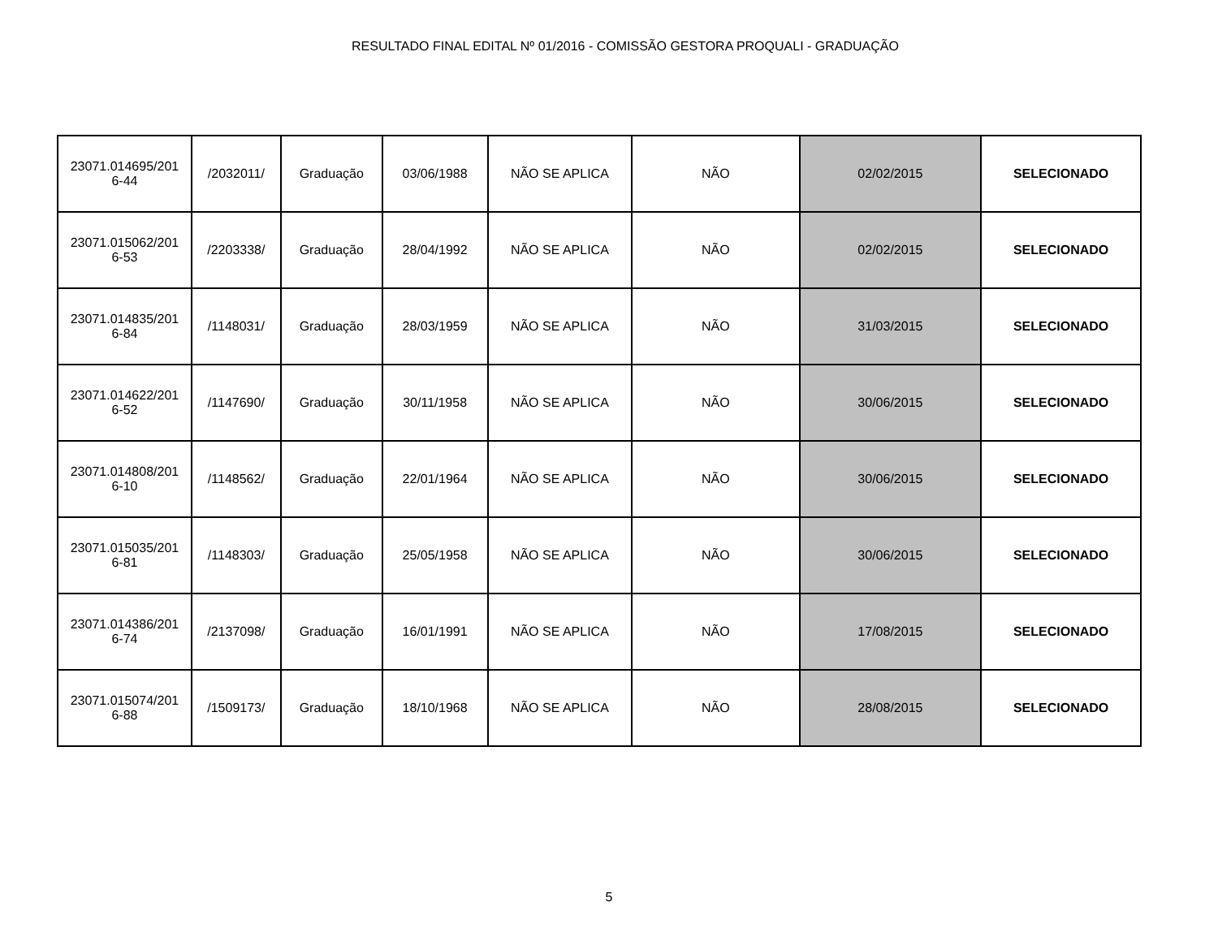RESULTADO FINAL EDITAL Nº 01/2016 - COMISSÃO GESTORA PROQUALI - GRADUAÇÃO
| 23071.014695/201 6-44 | /2032011/ | Graduação | 03/06/1988 | NÃO SE APLICA | NÃO | 02/02/2015 | SELECIONADO |
| 23071.015062/201 6-53 | /2203338/ | Graduação | 28/04/1992 | NÃO SE APLICA | NÃO | 02/02/2015 | SELECIONADO |
| 23071.014835/201 6-84 | /1148031/ | Graduação | 28/03/1959 | NÃO SE APLICA | NÃO | 31/03/2015 | SELECIONADO |
| 23071.014622/201 6-52 | /1147690/ | Graduação | 30/11/1958 | NÃO SE APLICA | NÃO | 30/06/2015 | SELECIONADO |
| 23071.014808/201 6-10 | /1148562/ | Graduação | 22/01/1964 | NÃO SE APLICA | NÃO | 30/06/2015 | SELECIONADO |
| 23071.015035/201 6-81 | /1148303/ | Graduação | 25/05/1958 | NÃO SE APLICA | NÃO | 30/06/2015 | SELECIONADO |
| 23071.014386/201 6-74 | /2137098/ | Graduação | 16/01/1991 | NÃO SE APLICA | NÃO | 17/08/2015 | SELECIONADO |
| 23071.015074/201 6-88 | /1509173/ | Graduação | 18/10/1968 | NÃO SE APLICA | NÃO | 28/08/2015 | SELECIONADO |
5